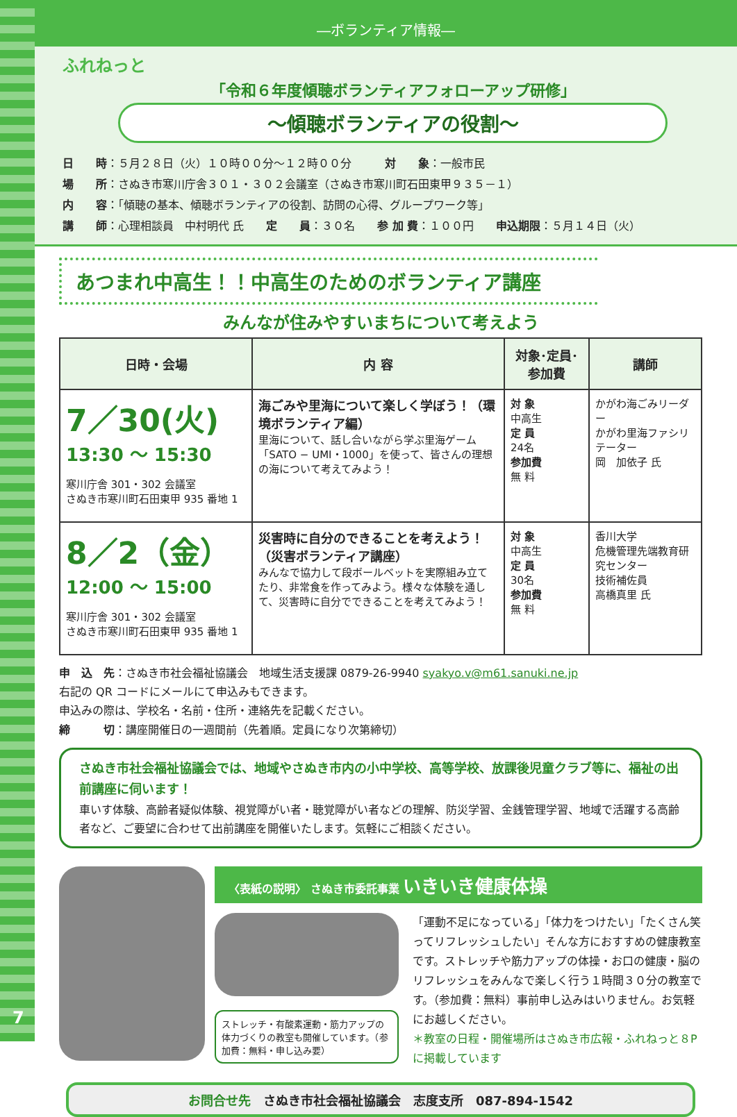7
―ボランティア情報―
ふれねっと
「令和６年度傾聴ボランティアフォローアップ研修」
～傾聴ボランティアの役割～
日　　時：５月２８日（火）１０時００分～１２時００分　　　対　　象：一般市民
場　　所：さぬき市寒川庁舎３０１・３０２会議室（さぬき市寒川町石田東甲９３５－１）
内　　容：「傾聴の基本、傾聴ボランティアの役割、訪問の心得、グループワーク等」
講　　師：心理相談員　中村明代 氏　　定　　員：３０名　　参 加 費：１００円　　申込期限：５月１４日（火）
あつまれ中高生！！中高生のためのボランティア講座
みんなが住みやすいまちについて考えよう
| 日時・会場 | 内 容 | 対象･定員･参加費 | 講師 |
| --- | --- | --- | --- |
| 7／30(火) 13:30 ～ 15:30 寒川庁舎 301・302 会議室 さぬき市寒川町石田東甲 935 番地 1 | 海ごみや里海について楽しく学ぼう！（環境ボランティア編） 里海について、話し合いながら学ぶ里海ゲーム「SATO − UMI・1000」を使って、皆さんの理想の海について考えてみよう！ | 対 象 中高生 定 員 24名 参加費 無 料 | かがわ海ごみリーダー かがわ里海ファシリテーター 岡 加依子 氏 |
| 8／2（金） 12:00 ～ 15:00 寒川庁舎 301・302 会議室 さぬき市寒川町石田東甲 935 番地 1 | 災害時に自分のできることを考えよう！（災害ボランティア講座） みんなで協力して段ボールベットを実際組み立てたり、非常食を作ってみよう。様々な体験を通して、災害時に自分でできることを考えてみよう！ | 対 象 中高生 定 員 30名 参加費 無 料 | 香川大学 危機管理先端教育研究センター 技術補佐員 高橋真里 氏 |
申　込　先：さぬき市社会福祉協議会　地域生活支援課 0879-26-9940 syakyo.v@m61.sanuki.ne.jp
右記の QR コードにメールにて申込みもできます。
申込みの際は、学校名・名前・住所・連絡先を記載ください。
締　　　切：講座開催日の一週間前（先着順。定員になり次第締切）
さぬき市社会福祉協議会では、地域やさぬき市内の小中学校、高等学校、放課後児童クラブ等に、福祉の出前講座に伺います！
車いす体験、高齢者疑似体験、視覚障がい者・聴覚障がい者などの理解、防災学習、金銭管理学習、地域で活躍する高齢者など、ご要望に合わせて出前講座を開催いたします。気軽にご相談ください。
〈表紙の説明〉 さぬき市委託事業 いきいき健康体操
ストレッチ・有酸素運動・筋力アップの体力づくりの教室も開催しています。（参加費：無料・申し込み要）
「運動不足になっている」「体力をつけたい」「たくさん笑ってリフレッシュしたい」そんな方におすすめの健康教室です。ストレッチや筋力アップの体操・お口の健康・脳のリフレッシュをみんなで楽しく行う１時間３０分の教室です。（参加費：無料）事前申し込みはいりません。お気軽にお越しください。
＊教室の日程・開催場所はさぬき市広報・ふれねっと８P に掲載しています
お問合せ先　さぬき市社会福祉協議会　志度支所　087-894-1542